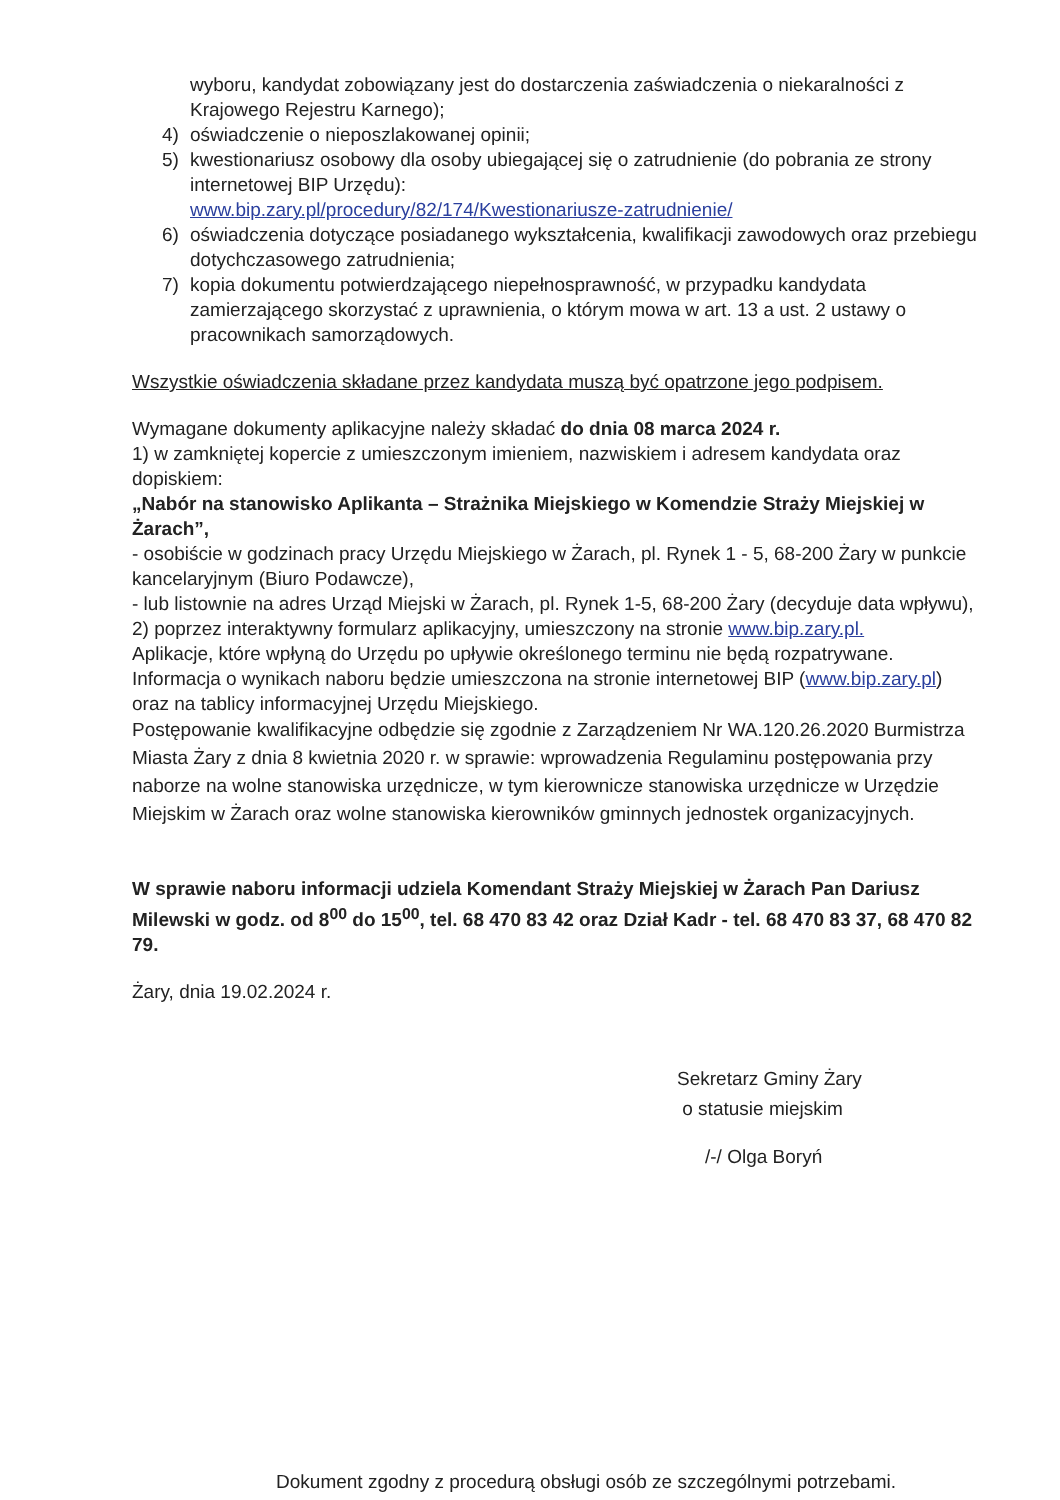wyboru, kandydat zobowiązany jest do dostarczenia zaświadczenia o niekaralności z Krajowego Rejestru Karnego);
4) oświadczenie o nieposzlakowanej opinii;
5) kwestionariusz osobowy dla osoby ubiegającej się o zatrudnienie (do pobrania ze strony internetowej BIP Urzędu):
www.bip.zary.pl/procedury/82/174/Kwestionariusze-zatrudnienie/
6) oświadczenia dotyczące posiadanego wykształcenia, kwalifikacji zawodowych oraz przebiegu dotychczasowego zatrudnienia;
7) kopia dokumentu potwierdzającego niepełnosprawność, w przypadku kandydata zamierzającego skorzystać z uprawnienia, o którym mowa w art. 13 a ust. 2 ustawy o pracownikach samorządowych.
Wszystkie oświadczenia składane przez kandydata muszą być opatrzone jego podpisem.
Wymagane dokumenty aplikacyjne należy składać do dnia 08 marca 2024 r.
1) w zamkniętej kopercie z umieszczonym imieniem, nazwiskiem i adresem kandydata oraz dopiskiem:
„Nabór na stanowisko Aplikanta – Strażnika Miejskiego w Komendzie Straży Miejskiej w Żarach”,
- osobiście w godzinach pracy Urzędu Miejskiego w Żarach, pl. Rynek 1 - 5, 68-200 Żary w punkcie kancelaryjnym (Biuro Podawcze),
- lub listownie na adres Urząd Miejski w Żarach, pl. Rynek 1-5, 68-200 Żary (decyduje data wpływu),
2) poprzez interaktywny formularz aplikacyjny, umieszczony na stronie www.bip.zary.pl.
Aplikacje, które wpłyną do Urzędu po upływie określonego terminu nie będą rozpatrywane. Informacja o wynikach naboru będzie umieszczona na stronie internetowej BIP (www.bip.zary.pl) oraz na tablicy informacyjnej Urzędu Miejskiego.
Postępowanie kwalifikacyjne odbędzie się zgodnie z Zarządzeniem Nr WA.120.26.2020 Burmistrza Miasta Żary z dnia 8 kwietnia 2020 r. w sprawie: wprowadzenia Regulaminu postępowania przy naborze na wolne stanowiska urzędnicze, w tym kierownicze stanowiska urzędnicze w Urzędzie Miejskim w Żarach oraz wolne stanowiska kierowników gminnych jednostek organizacyjnych.
W sprawie naboru informacji udziela Komendant Straży Miejskiej w Żarach Pan Dariusz Milewski w godz. od 8<sup>00</sup> do 15<sup>00</sup>, tel. 68 470 83 42 oraz Dział Kadr - tel. 68 470 83 37, 68 470 82 79.
Żary, dnia 19.02.2024 r.
Sekretarz Gminy Żary
o statusie miejskim
/-/ Olga Boryń
Dokument zgodny z procedurą obsługi osób ze szczególnymi potrzebami.